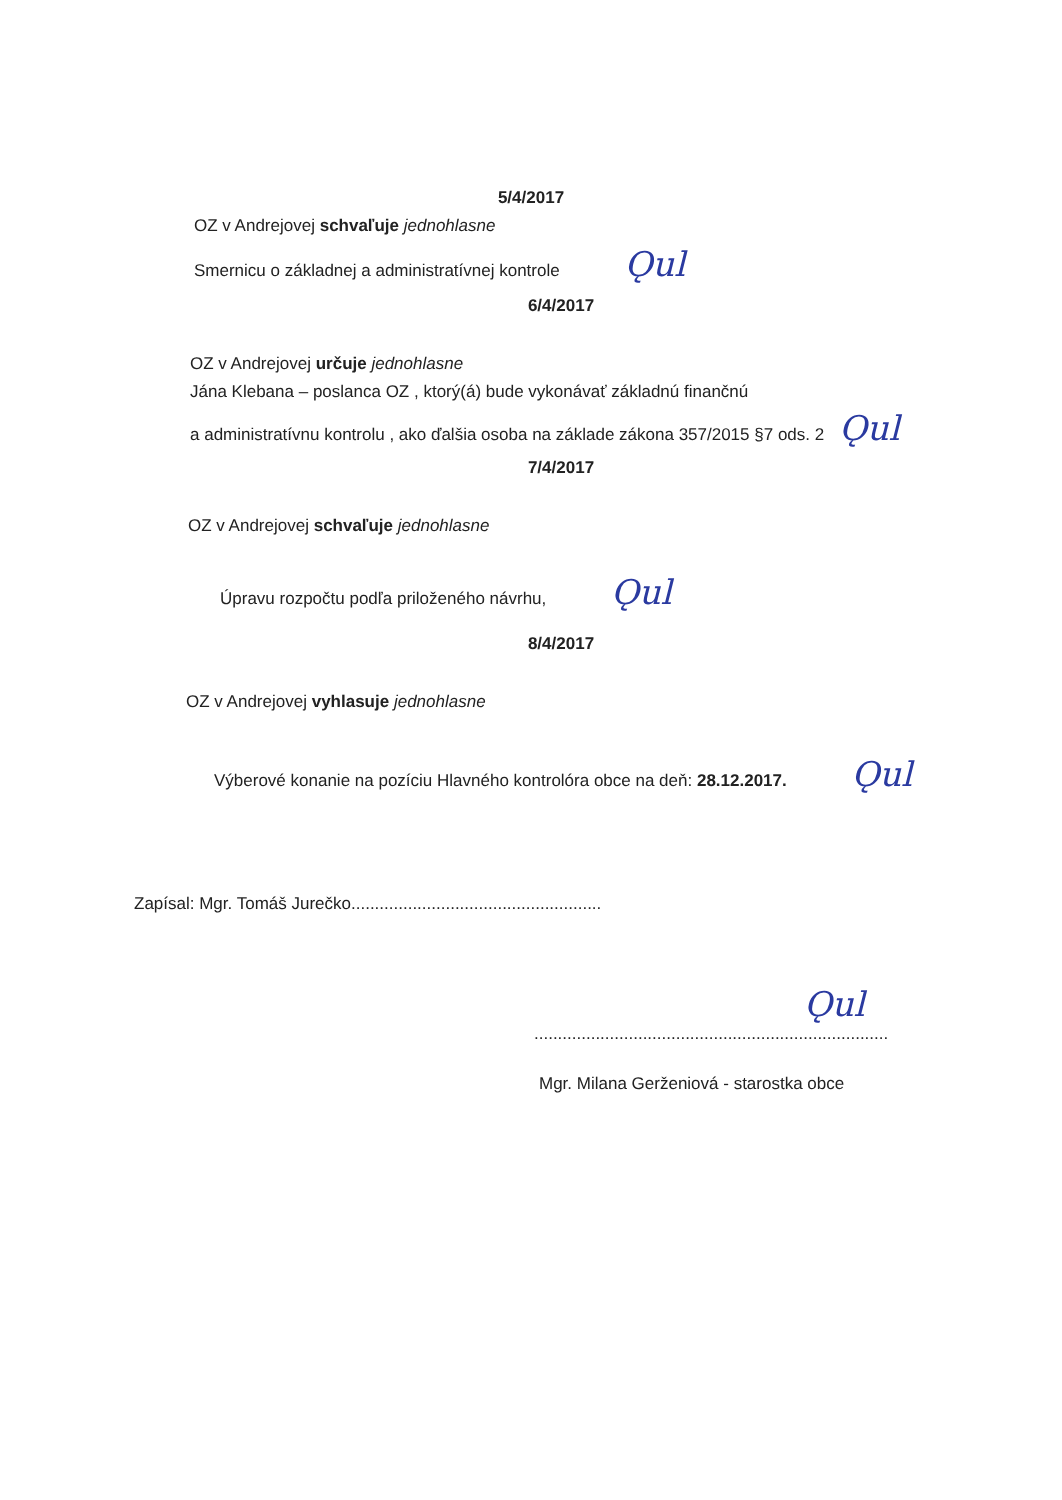5/4/2017
OZ v Andrejovej schvaľuje jednohlasne
Smernicu o základnej a administratívnej kontrole Ǫul
6/4/2017
OZ v Andrejovej určuje jednohlasne
Jána Klebana – poslanca OZ , ktorý(á) bude vykonávať základnú finančnú
a administratívnu kontrolu , ako ďalšia osoba na základe zákona 357/2015 §7 ods. 2 Ǫul
7/4/2017
OZ v Andrejovej schvaľuje jednohlasne
Úpravu rozpočtu podľa priloženého návrhu, Ǫul
8/4/2017
OZ v Andrejovej vyhlasuje jednohlasne
Výberové konanie na pozíciu Hlavného kontrolóra obce na deň: 28.12.2017. Ǫul
Zapísal: Mgr. Tomáš Jurečko.....................................................
Ǫul
...........................................................................
Mgr. Milana Gerženiová - starostka obce